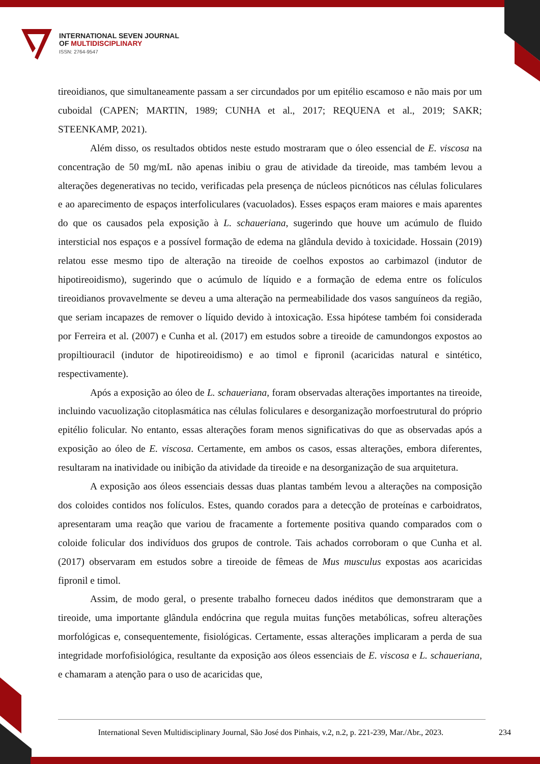INTERNATIONAL SEVEN JOURNAL
OF MULTIDISCIPLINARY
ISSN: 2764-9547
tireoidianos, que simultaneamente passam a ser circundados por um epitélio escamoso e não mais por um cuboidal (CAPEN; MARTIN, 1989; CUNHA et al., 2017; REQUENA et al., 2019; SAKR; STEENKAMP, 2021).
Além disso, os resultados obtidos neste estudo mostraram que o óleo essencial de E. viscosa na concentração de 50 mg/mL não apenas inibiu o grau de atividade da tireoide, mas também levou a alterações degenerativas no tecido, verificadas pela presença de núcleos picnóticos nas células foliculares e ao aparecimento de espaços interfoliculares (vacuolados). Esses espaços eram maiores e mais aparentes do que os causados pela exposição à L. schaueriana, sugerindo que houve um acúmulo de fluido intersticial nos espaços e a possível formação de edema na glândula devido à toxicidade. Hossain (2019) relatou esse mesmo tipo de alteração na tireoide de coelhos expostos ao carbimazol (indutor de hipotireoidismo), sugerindo que o acúmulo de líquido e a formação de edema entre os folículos tireoidianos provavelmente se deveu a uma alteração na permeabilidade dos vasos sanguíneos da região, que seriam incapazes de remover o líquido devido à intoxicação. Essa hipótese também foi considerada por Ferreira et al. (2007) e Cunha et al. (2017) em estudos sobre a tireoide de camundongos expostos ao propiltiouracil (indutor de hipotireoidismo) e ao timol e fipronil (acaricidas natural e sintético, respectivamente).
Após a exposição ao óleo de L. schaueriana, foram observadas alterações importantes na tireoide, incluindo vacuolização citoplasmática nas células foliculares e desorganização morfoestrutural do próprio epitélio folicular. No entanto, essas alterações foram menos significativas do que as observadas após a exposição ao óleo de E. viscosa. Certamente, em ambos os casos, essas alterações, embora diferentes, resultaram na inatividade ou inibição da atividade da tireoide e na desorganização de sua arquitetura.
A exposição aos óleos essenciais dessas duas plantas também levou a alterações na composição dos coloides contidos nos folículos. Estes, quando corados para a detecção de proteínas e carboidratos, apresentaram uma reação que variou de fracamente a fortemente positiva quando comparados com o coloide folicular dos indivíduos dos grupos de controle. Tais achados corroboram o que Cunha et al. (2017) observaram em estudos sobre a tireoide de fêmeas de Mus musculus expostas aos acaricidas fipronil e timol.
Assim, de modo geral, o presente trabalho forneceu dados inéditos que demonstraram que a tireoide, uma importante glândula endócrina que regula muitas funções metabólicas, sofreu alterações morfológicas e, consequentemente, fisiológicas. Certamente, essas alterações implicaram a perda de sua integridade morfofisiológica, resultante da exposição aos óleos essenciais de E. viscosa e L. schaueriana, e chamaram a atenção para o uso de acaricidas que,
International Seven Multidisciplinary Journal, São José dos Pinhais, v.2, n.2, p. 221-239, Mar./Abr., 2023. 234